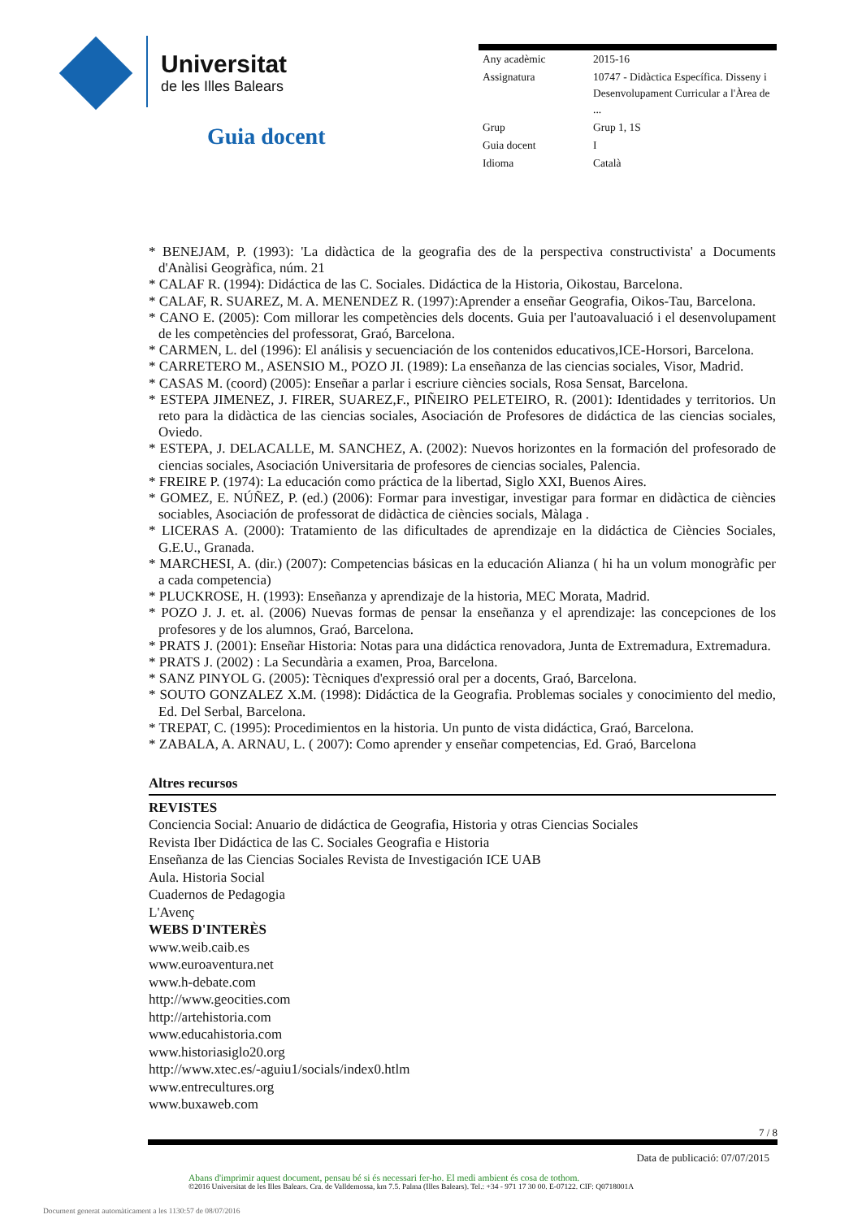Universitat
de les Illes Balears
Guia docent
| Any acadèmic | 2015-16 |
| Assignatura | 10747 - Didàctica Específica. Disseny i Desenvolupament Curricular a l'Àrea de ... |
| Grup | Grup 1, 1S |
| Guia docent | I |
| Idioma | Català |
* BENEJAM, P. (1993): 'La didàctica de la geografia des de la perspectiva constructivista' a Documents d'Anàlisi Geogràfica, núm. 21
* CALAF R. (1994): Didáctica de las C. Sociales. Didáctica de la Historia, Oikostau, Barcelona.
* CALAF, R. SUAREZ, M. A. MENENDEZ R. (1997):Aprender a enseñar Geografia, Oikos-Tau, Barcelona.
* CANO E. (2005): Com millorar les competències dels docents. Guia per l'autoavaluació i el desenvolupament de les competències del professorat, Graó, Barcelona.
* CARMEN, L. del (1996): El análisis y secuenciación de los contenidos educativos,ICE-Horsori, Barcelona.
* CARRETERO M., ASENSIO M., POZO JI. (1989): La enseñanza de las ciencias sociales, Visor, Madrid.
* CASAS M. (coord) (2005): Enseñar a parlar i escriure ciències socials, Rosa Sensat, Barcelona.
* ESTEPA JIMENEZ, J. FIRER, SUAREZ,F., PIÑEIRO PELETEIRO, R. (2001): Identidades y territorios. Un reto para la didàctica de las ciencias sociales, Asociación de Profesores de didáctica de las ciencias sociales, Oviedo.
* ESTEPA, J. DELACALLE, M. SANCHEZ, A. (2002): Nuevos horizontes en la formación del profesorado de ciencias sociales, Asociación Universitaria de profesores de ciencias sociales, Palencia.
* FREIRE P. (1974): La educación como práctica de la libertad, Siglo XXI, Buenos Aires.
* GOMEZ, E. NÚÑEZ, P. (ed.) (2006): Formar para investigar, investigar para formar en didàctica de ciències sociables, Asociación de professorat de didàctica de ciències socials, Màlaga .
* LICERAS A. (2000): Tratamiento de las dificultades de aprendizaje en la didáctica de Ciències Sociales, G.E.U., Granada.
* MARCHESI, A. (dir.) (2007): Competencias básicas en la educación Alianza ( hi ha un volum monogràfic per a cada competencia)
* PLUCKROSE, H. (1993): Enseñanza y aprendizaje de la historia, MEC Morata, Madrid.
* POZO J. J. et. al. (2006) Nuevas formas de pensar la enseñanza y el aprendizaje: las concepciones de los profesores y de los alumnos, Graó, Barcelona.
* PRATS J. (2001): Enseñar Historia: Notas para una didáctica renovadora, Junta de Extremadura, Extremadura.
* PRATS J. (2002) : La Secundària a examen, Proa, Barcelona.
* SANZ PINYOL G. (2005): Tècniques d'expressió oral per a docents, Graó, Barcelona.
* SOUTO GONZALEZ X.M. (1998): Didáctica de la Geografia. Problemas sociales y conocimiento del medio, Ed. Del Serbal, Barcelona.
* TREPAT, C. (1995): Procedimientos en la historia. Un punto de vista didáctica, Graó, Barcelona.
* ZABALA, A. ARNAU, L. ( 2007): Como aprender y enseñar competencias, Ed. Graó, Barcelona
Altres recursos
REVISTES
Conciencia Social: Anuario de didáctica de Geografia, Historia y otras Ciencias Sociales
Revista Iber Didáctica de las C. Sociales Geografia e Historia
Enseñanza de las Ciencias Sociales Revista de Investigación ICE UAB
Aula. Historia Social
Cuadernos de Pedagogia
L'Avenç
WEBS D'INTERÈS
www.weib.caib.es
www.euroaventura.net
www.h-debate.com
http://www.geocities.com
http://artehistoria.com
www.educahistoria.com
www.historiasiglo20.org
http://www.xtec.es/-aguiu1/socials/index0.htlm
www.entrecultures.org
www.buxaweb.com
7 / 8
Data de publicació: 07/07/2015
Abans d'imprimir aquest document, pensau bé si és necessari fer-ho. El medi ambient és cosa de tothom.
©2016 Universitat de les Illes Balears. Cra. de Valldemossa, km 7.5. Palma (Illes Balears). Tel.: +34 - 971 17 30 00. E-07122. CIF: Q0718001A
Document generat automàticament a les 1130:57 de 08/07/2016